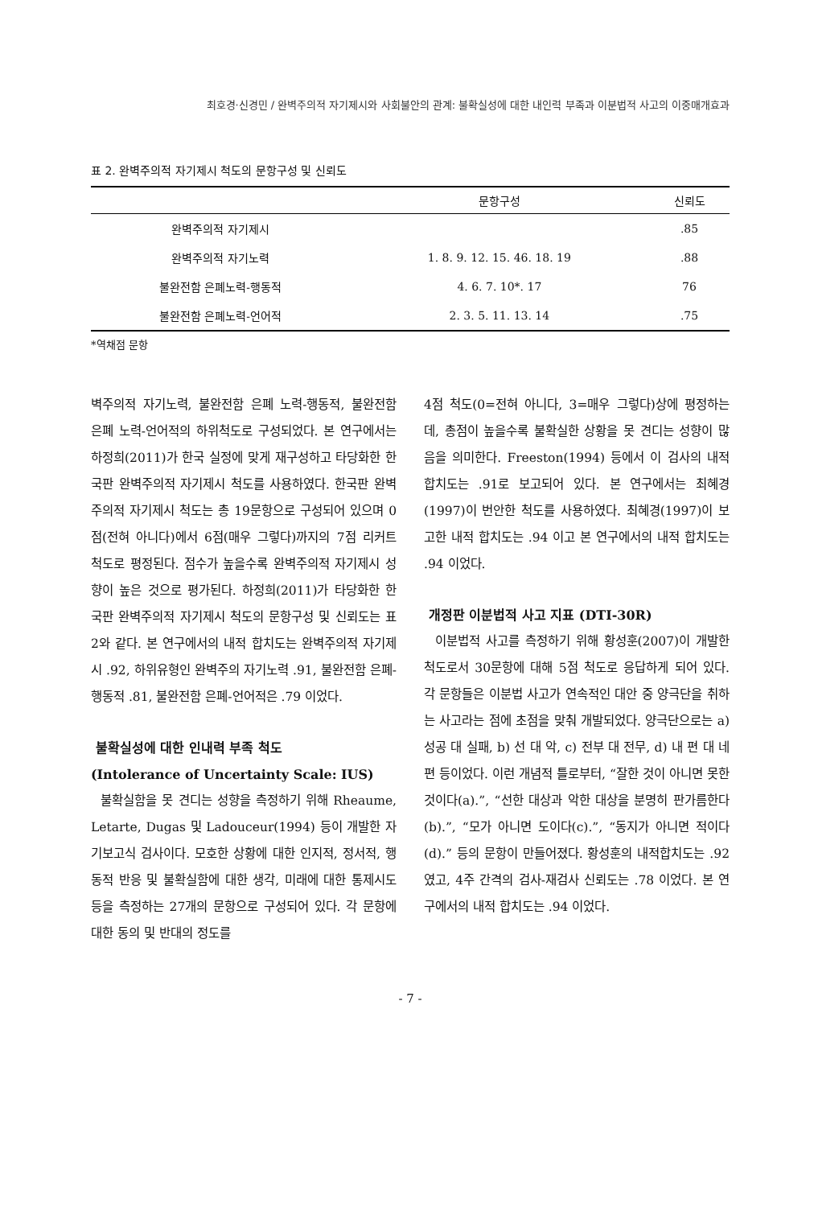최호경·신경민 / 완벽주의적 자기제시와 사회불안의 관계: 불확실성에 대한 내인력 부족과 이분법적 사고의 이중매개효과
표 2. 완벽주의적 자기제시 척도의 문항구성 및 신뢰도
| | 문항구성 | 신뢰도 |
| --- | --- | --- |
| 완벽주의적 자기제시 | | .85 |
| 완벽주의적 자기노력 | 1. 8. 9. 12. 15. 46. 18. 19 | .88 |
| 불완전함 은폐노력-행동적 | 4. 6. 7. 10*. 17 | 76 |
| 불완전함 은폐노력-언어적 | 2. 3. 5. 11. 13. 14 | .75 |
*역채점 문항
벽주의적 자기노력, 불완전함 은폐 노력-행동적, 불완전함 은폐 노력-언어적의 하위척도로 구성되었다. 본 연구에서는 하정희(2011)가 한국 실정에 맞게 재구성하고 타당화한 한국판 완벽주의적 자기제시 척도를 사용하였다. 한국판 완벽주의적 자기제시 척도는 총 19문항으로 구성되어 있으며 0점(전혀 아니다)에서 6점(매우 그렇다)까지의 7점 리커트 척도로 평정된다. 점수가 높을수록 완벽주의적 자기제시 성향이 높은 것으로 평가된다. 하정희(2011)가 타당화한 한국판 완벽주의적 자기제시 척도의 문항구성 및 신뢰도는 표 2와 같다. 본 연구에서의 내적 합치도는 완벽주의적 자기제시 .92, 하위유형인 완벽주의 자기노력 .91, 불완전함 은폐-행동적 .81, 불완전함 은폐-언어적은 .79 이었다.
불확실성에 대한 인내력 부족 척도
(Intolerance of Uncertainty Scale: IUS)
불확실함을 못 견디는 성향을 측정하기 위해 Rheaume, Letarte, Dugas 및 Ladouceur(1994) 등이 개발한 자기보고식 검사이다. 모호한 상황에 대한 인지적, 정서적, 행동적 반응 및 불확실함에 대한 생각, 미래에 대한 통제시도 등을 측정하는 27개의 문항으로 구성되어 있다. 각 문항에 대한 동의 및 반대의 정도를
4점 척도(0=전혀 아니다, 3=매우 그렇다)상에 평정하는데, 총점이 높을수록 불확실한 상황을 못 견디는 성향이 많음을 의미한다. Freeston(1994) 등에서 이 검사의 내적합치도는 .91로 보고되어 있다. 본 연구에서는 최혜경(1997)이 번안한 척도를 사용하였다. 최혜경(1997)이 보고한 내적 합치도는 .94 이고 본 연구에서의 내적 합치도는 .94 이었다.
개정판 이분법적 사고 지표 (DTI-30R)
이분법적 사고를 측정하기 위해 황성훈(2007)이 개발한 척도로서 30문항에 대해 5점 척도로 응답하게 되어 있다. 각 문항들은 이분법 사고가 연속적인 대안 중 양극단을 취하는 사고라는 점에 초점을 맞춰 개발되었다. 양극단으로는 a) 성공 대 실패, b) 선 대 악, c) 전부 대 전무, d) 내 편 대 네 편 등이었다. 이런 개념적 틀로부터, “잘한 것이 아니면 못한 것이다(a).”, “선한 대상과 악한 대상을 분명히 판가름한다(b).”, “모가 아니면 도이다(c).”, “동지가 아니면 적이다 (d).” 등의 문항이 만들어졌다. 황성훈의 내적합치도는 .92 였고, 4주 간격의 검사-재검사 신뢰도는 .78 이었다. 본 연구에서의 내적 합치도는 .94 이었다.
- 7 -